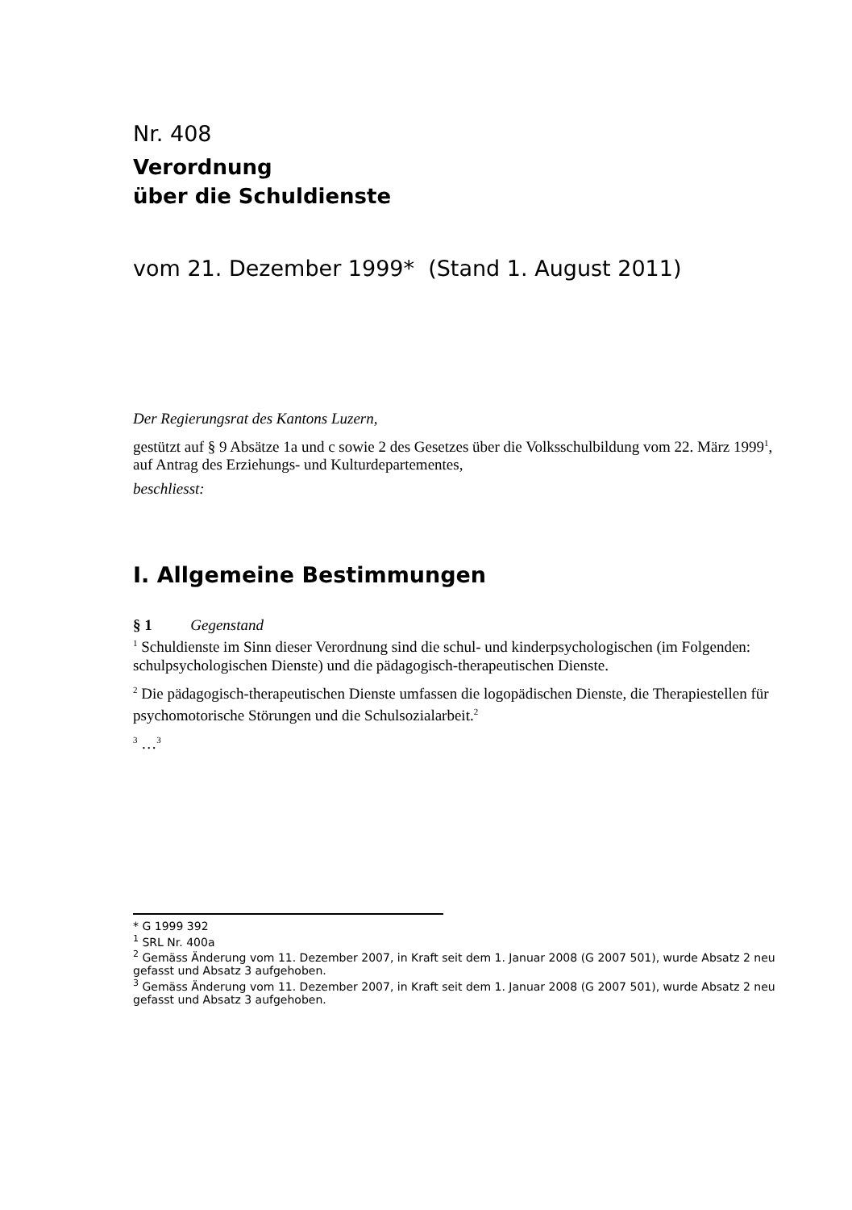Nr. 408
Verordnung
über die Schuldienste
vom 21. Dezember 1999* (Stand 1. August 2011)
Der Regierungsrat des Kantons Luzern,
gestützt auf § 9 Absätze 1a und c sowie 2 des Gesetzes über die Volksschulbildung vom 22. März 1999<sup>1</sup>,
auf Antrag des Erziehungs- und Kulturdepartementes,
beschliesst:
I. Allgemeine Bestimmungen
§ 1 Gegenstand
<sup>1</sup> Schuldienste im Sinn dieser Verordnung sind die schul- und kinderpsychologischen (im Folgenden: schulpsychologischen Dienste) und die pädagogisch-therapeutischen Dienste.
<sup>2</sup> Die pädagogisch-therapeutischen Dienste umfassen die logopädischen Dienste, die Therapiestellen für psychomotorische Störungen und die Schulsozialarbeit.<sup>2</sup>
<sup>3</sup> …<sup>3</sup>
* G 1999 392
<sup>1</sup> SRL Nr. 400a
<sup>2</sup> Gemäss Änderung vom 11. Dezember 2007, in Kraft seit dem 1. Januar 2008 (G 2007 501), wurde Absatz 2 neu gefasst und Absatz 3 aufgehoben.
<sup>3</sup> Gemäss Änderung vom 11. Dezember 2007, in Kraft seit dem 1. Januar 2008 (G 2007 501), wurde Absatz 2 neu gefasst und Absatz 3 aufgehoben.